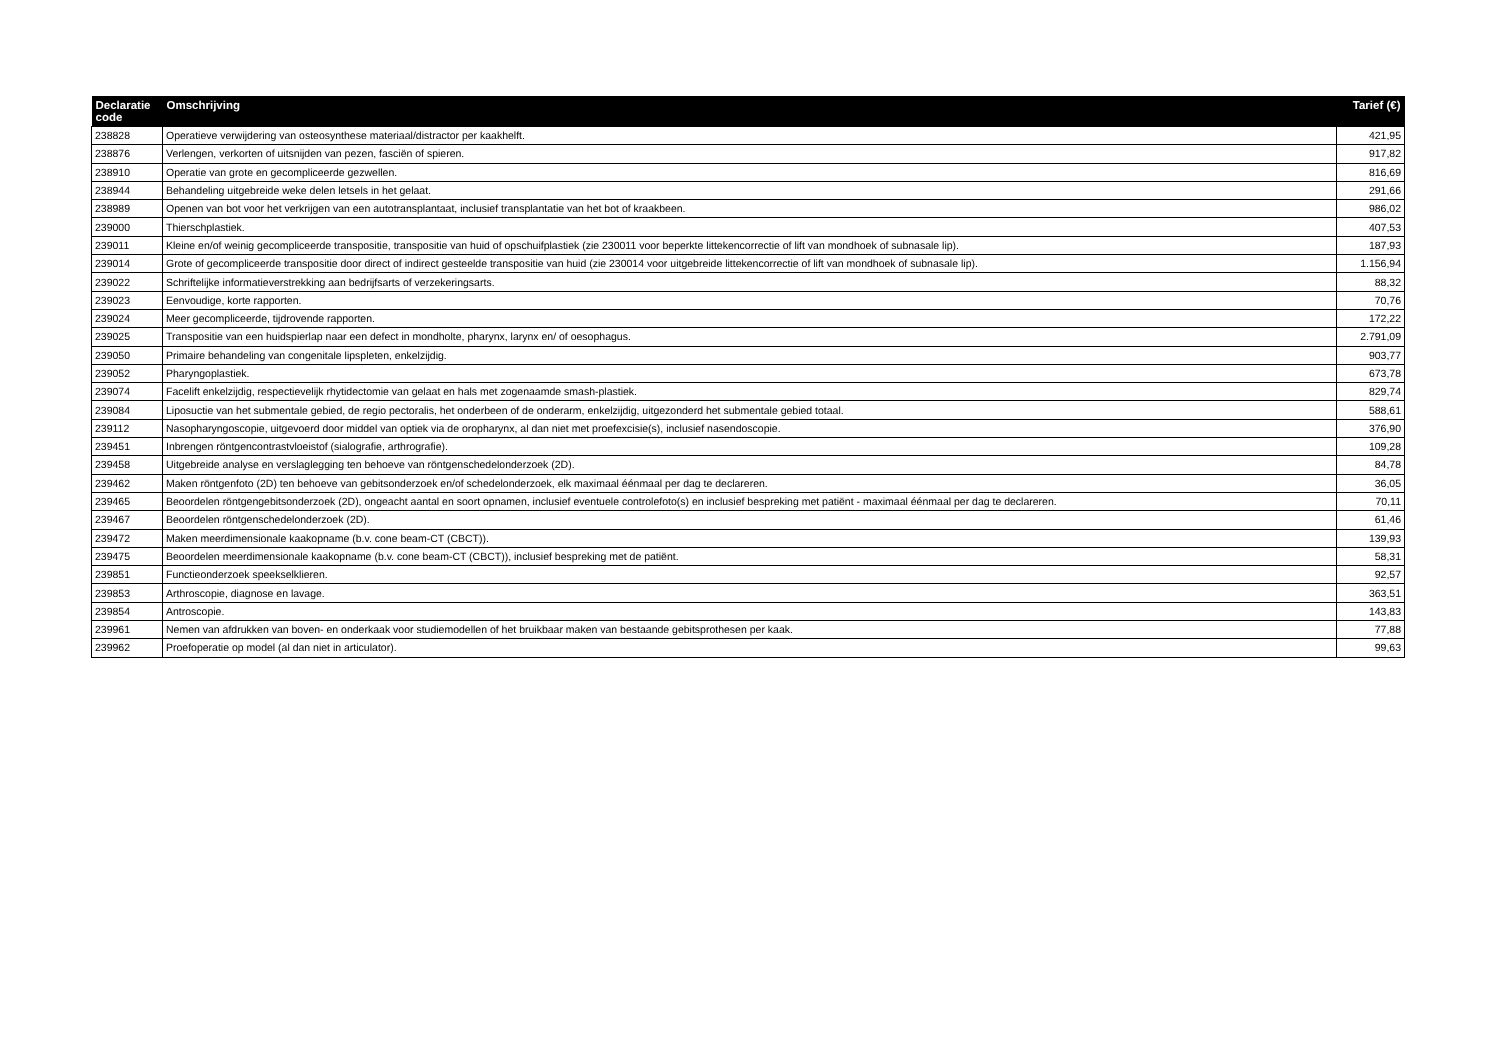| Declaratie code | Omschrijving | Tarief (€) |
| --- | --- | --- |
| 238828 | Operatieve verwijdering van osteosynthese materiaal/distractor per kaakhelft. | 421,95 |
| 238876 | Verlengen, verkorten of uitsnijden van pezen, fasciën of spieren. | 917,82 |
| 238910 | Operatie van grote en gecompliceerde gezwellen. | 816,69 |
| 238944 | Behandeling uitgebreide weke delen letsels in het gelaat. | 291,66 |
| 238989 | Openen van bot voor het verkrijgen van een autotransplantaat, inclusief transplantatie van het bot of kraakbeen. | 986,02 |
| 239000 | Thierschplastiek. | 407,53 |
| 239011 | Kleine en/of weinig gecompliceerde transpositie, transpositie van huid of opschuifplastiek (zie 230011 voor beperkte littekencorrectie of lift van mondhoek of subnasale lip). | 187,93 |
| 239014 | Grote of gecompliceerde transpositie door direct of indirect gesteelde transpositie van huid (zie 230014 voor uitgebreide littekencorrectie of lift van mondhoek of subnasale lip). | 1.156,94 |
| 239022 | Schriftelijke informatieverstrekking aan bedrijfsarts of verzekeringsarts. | 88,32 |
| 239023 | Eenvoudige, korte rapporten. | 70,76 |
| 239024 | Meer gecompliceerde, tijdrovende rapporten. | 172,22 |
| 239025 | Transpositie van een huidspierlap naar een defect in mondholte, pharynx, larynx en/ of oesophagus. | 2.791,09 |
| 239050 | Primaire behandeling van congenitale lipspleten, enkelzijdig. | 903,77 |
| 239052 | Pharyngoplastiek. | 673,78 |
| 239074 | Facelift enkelzijdig, respectievelijk rhytidectomie van gelaat en hals met zogenaamde smash-plastiek. | 829,74 |
| 239084 | Liposuctie van het submentale gebied, de regio pectoralis, het onderbeen of de onderarm, enkelzijdig, uitgezonderd het submentale gebied totaal. | 588,61 |
| 239112 | Nasopharyngoscopie, uitgevoerd door middel van optiek via de oropharynx, al dan niet met proefexcisie(s), inclusief nasendoscopie. | 376,90 |
| 239451 | Inbrengen röntgencontrastvloeistof (sialografie, arthrografie). | 109,28 |
| 239458 | Uitgebreide analyse en verslaglegging ten behoeve van röntgenschedelonderzoek (2D). | 84,78 |
| 239462 | Maken röntgenfoto (2D) ten behoeve van gebitsonderzoek en/of schedelonderzoek, elk maximaal éénmaal per dag te declareren. | 36,05 |
| 239465 | Beoordelen röntgengebitsonderzoek (2D), ongeacht aantal en soort opnamen, inclusief eventuele controlefoto(s) en inclusief bespreking met patiënt - maximaal éénmaal per dag te declareren. | 70,11 |
| 239467 | Beoordelen röntgenschedelonderzoek (2D). | 61,46 |
| 239472 | Maken meerdimensionale kaakopname (b.v. cone beam-CT (CBCT)). | 139,93 |
| 239475 | Beoordelen meerdimensionale kaakopname (b.v. cone beam-CT (CBCT)), inclusief bespreking met de patiënt. | 58,31 |
| 239851 | Functieonderzoek speekselklieren. | 92,57 |
| 239853 | Arthroscopie, diagnose en lavage. | 363,51 |
| 239854 | Antroscopie. | 143,83 |
| 239961 | Nemen van afdrukken van boven- en onderkaak voor studiemodellen of het bruikbaar maken van bestaande gebitsprothesen per kaak. | 77,88 |
| 239962 | Proefoperatie op model (al dan niet in articulator). | 99,63 |